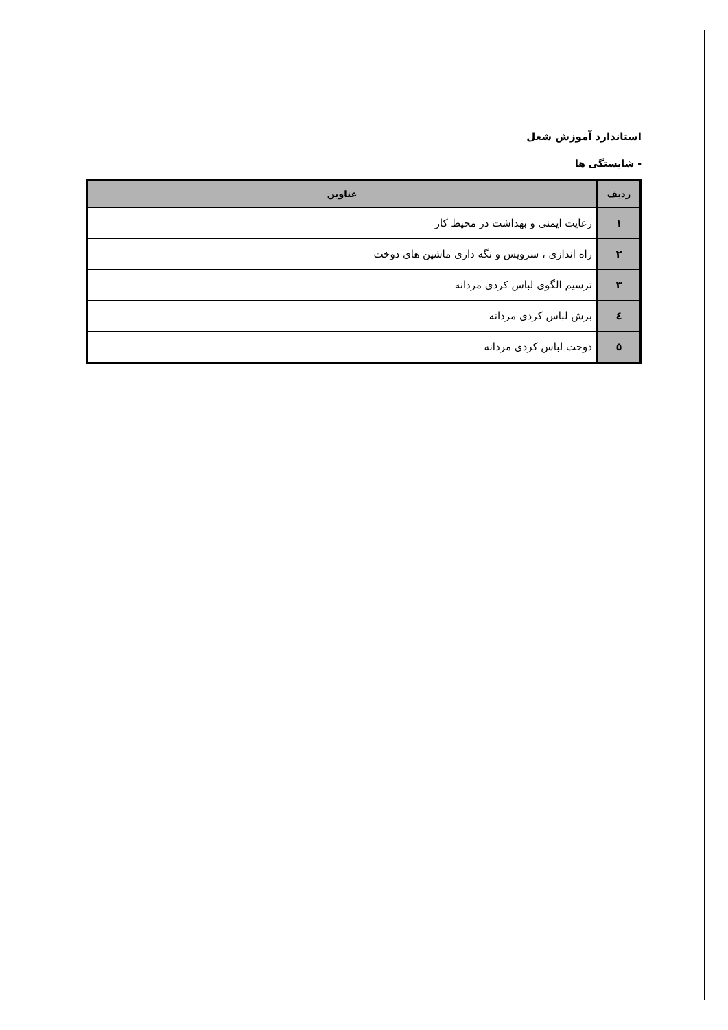استاندارد آموزش شغل
- شایستگی ها
| ردیف | عناوین |
| --- | --- |
| ۱ | رعایت ایمنی و بهداشت در محیط کار |
| ۲ | راه اندازی ، سرویس و نگه داری ماشین های دوخت |
| ۳ | ترسیم الگوی لباس کردی مردانه |
| ٤ | برش لباس کردی مردانه |
| ٥ | دوخت لباس کردی مردانه |